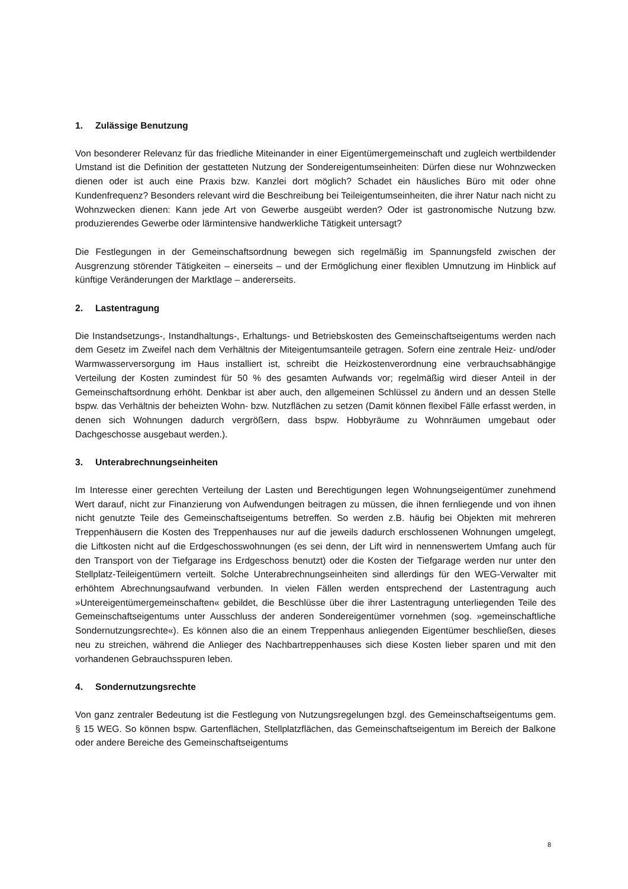1. Zulässige Benutzung
Von besonderer Relevanz für das friedliche Miteinander in einer Eigentümergemeinschaft und zugleich wertbildender Umstand ist die Definition der gestatteten Nutzung der Sondereigentumseinheiten: Dürfen diese nur Wohnzwecken dienen oder ist auch eine Praxis bzw. Kanzlei dort möglich? Schadet ein häusliches Büro mit oder ohne Kundenfrequenz? Besonders relevant wird die Beschreibung bei Teileigentumseinheiten, die ihrer Natur nach nicht zu Wohnzwecken dienen: Kann jede Art von Gewerbe ausgeübt werden? Oder ist gastronomische Nutzung bzw. produzierendes Gewerbe oder lärmintensive handwerkliche Tätigkeit untersagt?
Die Festlegungen in der Gemeinschaftsordnung bewegen sich regelmäßig im Spannungsfeld zwischen der Ausgrenzung störender Tätigkeiten – einerseits – und der Ermöglichung einer flexiblen Umnutzung im Hinblick auf künftige Veränderungen der Marktlage – andererseits.
2. Lastentragung
Die Instandsetzungs-, Instandhaltungs-, Erhaltungs- und Betriebskosten des Gemeinschaftseigentums werden nach dem Gesetz im Zweifel nach dem Verhältnis der Miteigentumsanteile getragen. Sofern eine zentrale Heiz- und/oder Warmwasserversorgung im Haus installiert ist, schreibt die Heizkostenverordnung eine verbrauchsabhängige Verteilung der Kosten zumindest für 50 % des gesamten Aufwands vor; regelmäßig wird dieser Anteil in der Gemeinschaftsordnung erhöht. Denkbar ist aber auch, den allgemeinen Schlüssel zu ändern und an dessen Stelle bspw. das Verhältnis der beheizten Wohn- bzw. Nutzflächen zu setzen (Damit können flexibel Fälle erfasst werden, in denen sich Wohnungen dadurch vergrößern, dass bspw. Hobbyräume zu Wohnräumen umgebaut oder Dachgeschosse ausgebaut werden.).
3. Unterabrechnungseinheiten
Im Interesse einer gerechten Verteilung der Lasten und Berechtigungen legen Wohnungseigentümer zunehmend Wert darauf, nicht zur Finanzierung von Aufwendungen beitragen zu müssen, die ihnen fernliegende und von ihnen nicht genutzte Teile des Gemeinschaftseigentums betreffen. So werden z.B. häufig bei Objekten mit mehreren Treppenhäusern die Kosten des Treppenhauses nur auf die jeweils dadurch erschlossenen Wohnungen umgelegt, die Liftkosten nicht auf die Erdgeschosswohnungen (es sei denn, der Lift wird in nennenswertem Umfang auch für den Transport von der Tiefgarage ins Erdgeschoss benutzt) oder die Kosten der Tiefgarage werden nur unter den Stellplatz-Teileigentümern verteilt. Solche Unterabrechnungseinheiten sind allerdings für den WEG-Verwalter mit erhöhtem Abrechnungsaufwand verbunden. In vielen Fällen werden entsprechend der Lastentragung auch »Untereigentümergemeinschaften« gebildet, die Beschlüsse über die ihrer Lastentragung unterliegenden Teile des Gemeinschaftseigentums unter Ausschluss der anderen Sondereigentümer vornehmen (sog. »gemeinschaftliche Sondernutzungsrechte«). Es können also die an einem Treppenhaus anliegenden Eigentümer beschließen, dieses neu zu streichen, während die Anlieger des Nachbartreppenhauses sich diese Kosten lieber sparen und mit den vorhandenen Gebrauchsspuren leben.
4. Sondernutzungsrechte
Von ganz zentraler Bedeutung ist die Festlegung von Nutzungsregelungen bzgl. des Gemeinschaftseigentums gem. § 15 WEG. So können bspw. Gartenflächen, Stellplatzflächen, das Gemeinschaftseigentum im Bereich der Balkone oder andere Bereiche des Gemeinschaftseigentums
8